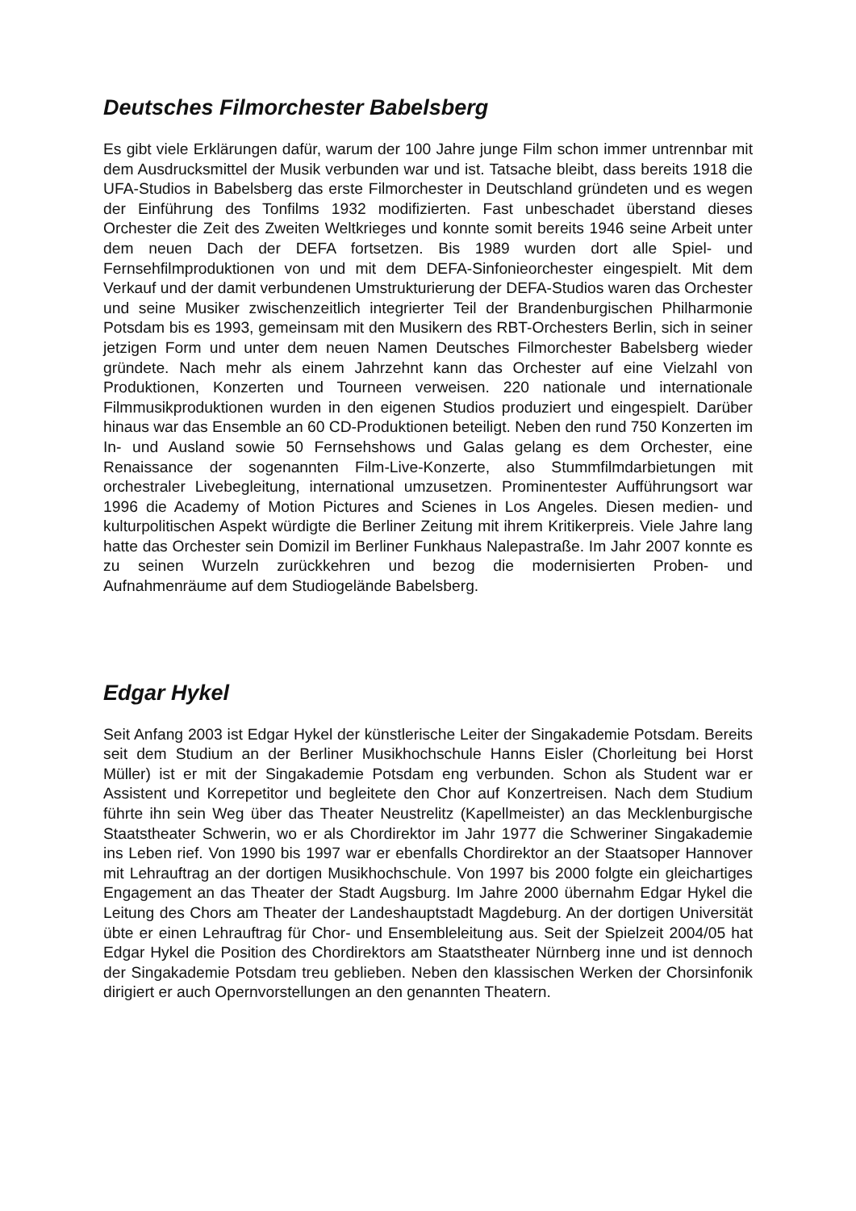Deutsches Filmorchester Babelsberg
Es gibt viele Erklärungen dafür, warum der 100 Jahre junge Film schon immer un­trennbar mit dem Ausdrucksmittel der Musik verbunden war und ist. Tatsache bleibt, dass bereits 1918 die UFA-Studios in Babelsberg das erste Filmorchester in Deutschland gründeten und es wegen der Einführung des Tonfilms 1932 modifizier­ten. Fast unbeschadet überstand dieses Orchester die Zeit des Zweiten Weltkrieges und konnte somit bereits 1946 seine Arbeit unter dem neuen Dach der DEFA fortset­zen. Bis 1989 wurden dort alle Spiel- und Fernsehfilmproduktionen von und mit dem DEFA-Sinfonieorchester eingespielt. Mit dem Verkauf und der damit verbundenen Umstrukturierung der DEFA-Studios waren das Orchester und seine Musiker zwi­schenzeitlich integrierter Teil der Brandenburgischen Philharmonie Potsdam bis es 1993, gemeinsam mit den Musikern des RBT-Orchesters Berlin, sich in seiner jetzi­gen Form und unter dem neuen Namen Deutsches Filmorchester Babelsberg wieder gründete. Nach mehr als einem Jahrzehnt kann das Orchester auf eine Vielzahl von Produktionen, Konzerten und Tourneen verweisen. 220 nationale und internationale Filmmusikproduktionen wurden in den eigenen Studios produziert und eingespielt. Darüber hinaus war das Ensemble an 60 CD-Produktionen beteiligt. Neben den rund 750 Konzerten im In- und Ausland sowie 50 Fernsehshows und Galas gelang es dem Orchester, eine Renaissance der sogenannten Film-Live-Konzerte, also Stumm­filmdarbietungen mit orchestraler Livebegleitung, international umzusetzen. Promi­nentester Aufführungsort war 1996 die Academy of Motion Pictures and Scienes in Los Angeles. Diesen medien- und kulturpolitischen Aspekt würdigte die Berliner Zei­tung mit ihrem Kritikerpreis. Viele Jahre lang hatte das Orchester sein Domizil im Berliner Funkhaus Nalepastraße. Im Jahr 2007 konnte es zu seinen Wurzeln zurück­kehren und bezog die modernisierten Proben- und Aufnahmenräume auf dem Stu­diogelände Babelsberg.
Edgar Hykel
Seit Anfang 2003 ist Edgar Hykel der künstlerische Leiter der Singakademie Pots­dam. Bereits seit dem Studium an der Berliner Musikhochschule Hanns Eisler (Chor­leitung bei Horst Müller) ist er mit der Singakademie Potsdam eng verbunden. Schon als Student war er Assistent und Korrepetitor und begleitete den Chor auf Konzertrei­sen. Nach dem Studium führte ihn sein Weg über das Theater Neustrelitz (Kapell­meister) an das Mecklenburgische Staatstheater Schwerin, wo er als Chordirektor im Jahr 1977 die Schweriner Singakademie ins Leben rief. Von 1990 bis 1997 war er ebenfalls Chordirektor an der Staatsoper Hannover mit Lehrauftrag an der dortigen Musikhochschule. Von 1997 bis 2000 folgte ein gleichartiges Engagement an das Theater der Stadt Augsburg. Im Jahre 2000 übernahm Edgar Hykel die Leitung des Chors am Theater der Landeshauptstadt Magdeburg. An der dortigen Universität üb­te er einen Lehrauftrag für Chor- und Ensembleleitung aus. Seit der Spielzeit 2004/05 hat Edgar Hykel die Position des Chordirektors am Staatstheater Nürnberg inne und ist dennoch der Singakademie Potsdam treu geblieben. Neben den klassi­schen Werken der Chorsinfonik dirigiert er auch Opernvorstellungen an den genann­ten Theatern.